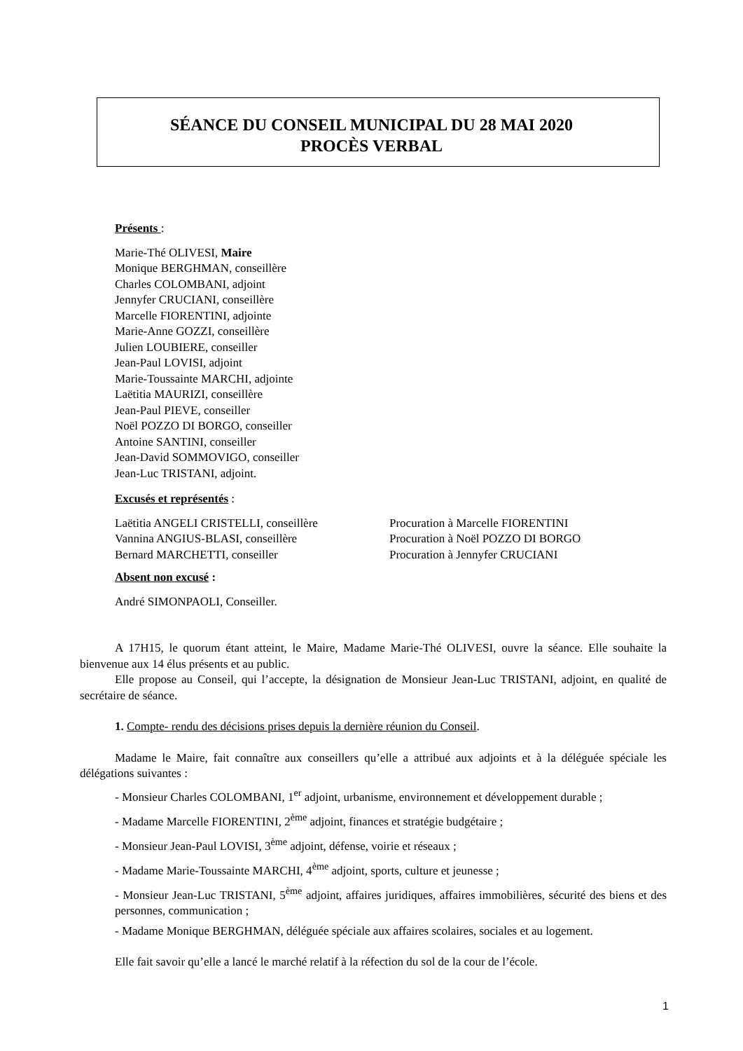SÉANCE DU CONSEIL MUNICIPAL DU 28 MAI 2020
PROCÈS VERBAL
Présents :
Marie-Thé OLIVESI, Maire
Monique BERGHMAN, conseillère
Charles COLOMBANI, adjoint
Jennyfer CRUCIANI, conseillère
Marcelle FIORENTINI, adjointe
Marie-Anne GOZZI, conseillère
Julien LOUBIERE, conseiller
Jean-Paul LOVISI, adjoint
Marie-Toussainte MARCHI, adjointe
Laëtitia MAURIZI, conseillère
Jean-Paul PIEVE, conseiller
Noël POZZO DI BORGO, conseiller
Antoine SANTINI, conseiller
Jean-David SOMMOVIGO, conseiller
Jean-Luc TRISTANI, adjoint.
Excusés et représentés :
Laëtitia ANGELI CRISTELLI, conseillère
Vannina ANGIUS-BLASI, conseillère
Bernard MARCHETTI, conseiller
Procuration à Marcelle FIORENTINI
Procuration à Noël POZZO DI BORGO
Procuration à Jennyfer CRUCIANI
Absent non excusé :
André SIMONPAOLI, Conseiller.
A 17H15, le quorum étant atteint, le Maire, Madame Marie-Thé OLIVESI, ouvre la séance. Elle souhaite la bienvenue aux 14 élus présents et au public.
Elle propose au Conseil, qui l’accepte, la désignation de Monsieur Jean-Luc TRISTANI, adjoint, en qualité de secrétaire de séance.
1. Compte- rendu des décisions prises depuis la dernière réunion du Conseil.
Madame le Maire, fait connaître aux conseillers qu’elle a attribué aux adjoints et à la déléguée spéciale les délégations suivantes :
- Monsieur Charles COLOMBANI, 1<sup>er</sup> adjoint, urbanisme, environnement et développement durable ;
- Madame Marcelle FIORENTINI, 2<sup>ème</sup> adjoint, finances et stratégie budgétaire ;
- Monsieur Jean-Paul LOVISI, 3<sup>ème</sup> adjoint, défense, voirie et réseaux ;
- Madame Marie-Toussainte MARCHI, 4<sup>ème</sup> adjoint, sports, culture et jeunesse ;
- Monsieur Jean-Luc TRISTANI, 5<sup>ème</sup> adjoint, affaires juridiques, affaires immobilières, sécurité des biens et des personnes, communication ;
- Madame Monique BERGHMAN, déléguée spéciale aux affaires scolaires, sociales et au logement.
Elle fait savoir qu’elle a lancé le marché relatif à la réfection du sol de la cour de l’école.
1